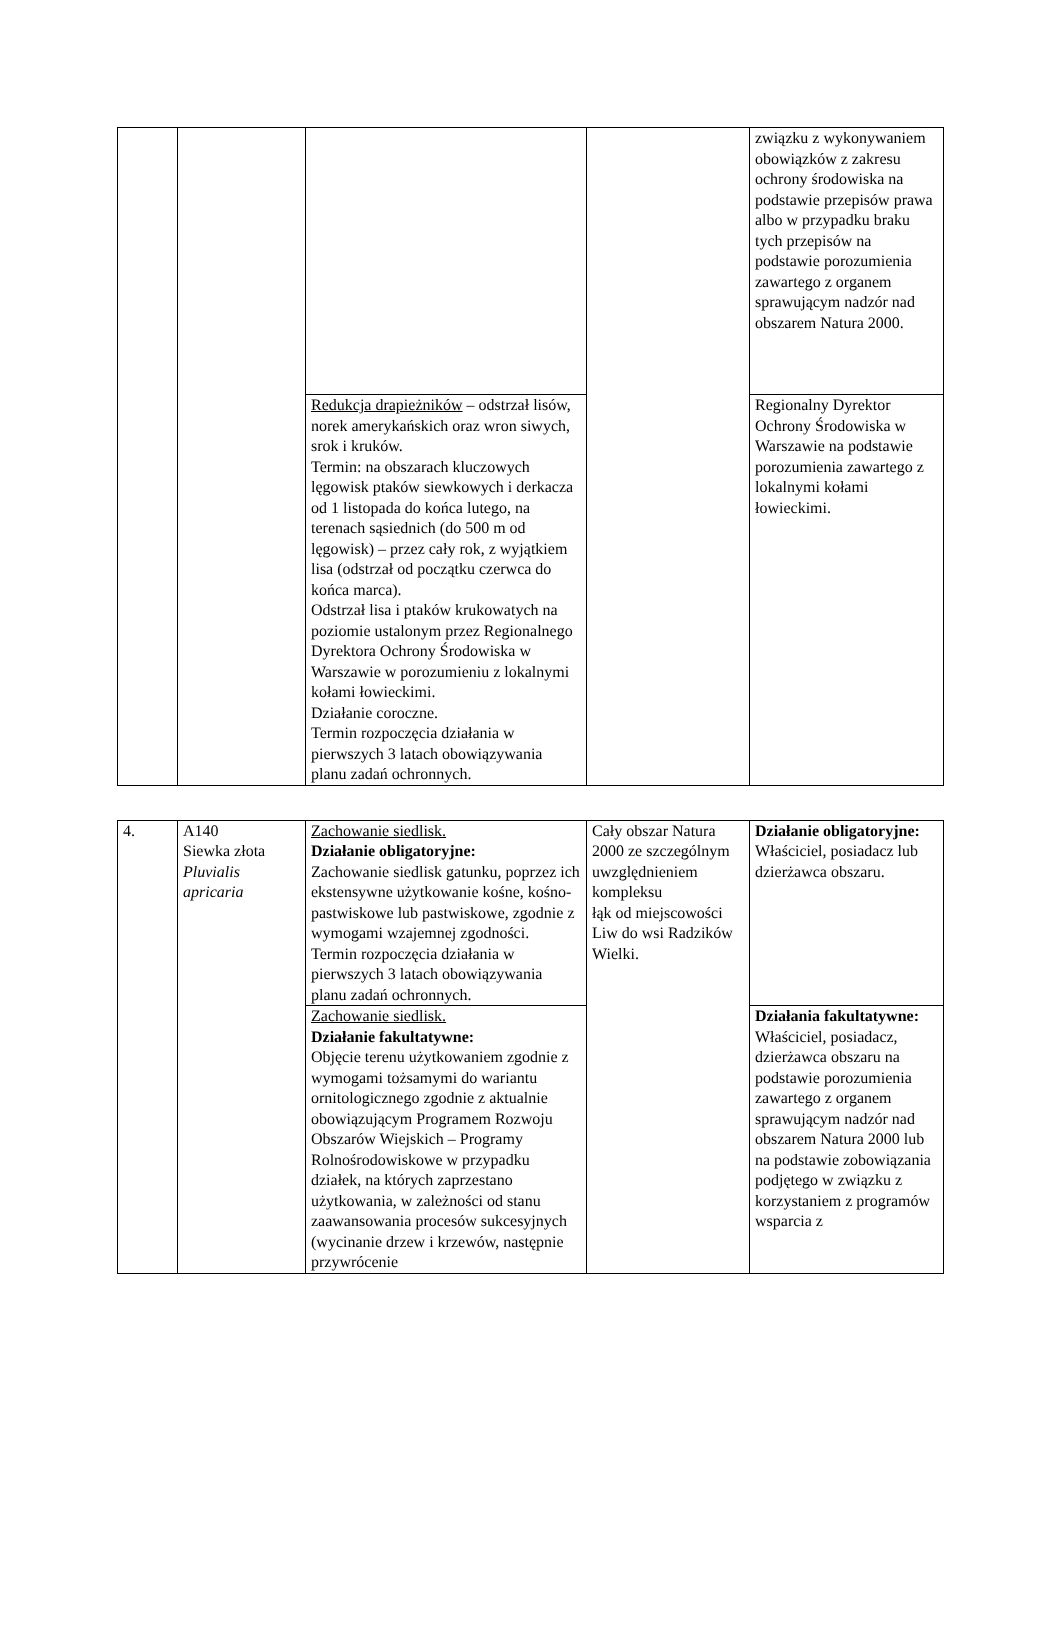| | | | | związku z wykonywaniem obowiązków z zakresu ochrony środowiska na podstawie przepisów prawa albo w przypadku braku tych przepisów na podstawie porozumienia zawartego z organem sprawującym nadzór nad obszarem Natura 2000. |
| | | Redukcja drapieżników – odstrzał lisów, norek amerykańskich oraz wron siwych, srok i kruków. Termin: na obszarach kluczowych lęgowisk ptaków siewkowych i derkacza od 1 listopada do końca lutego, na terenach sąsiednich (do 500 m od lęgowisk) – przez cały rok, z wyjątkiem lisa (odstrzał od początku czerwca do końca marca). Odstrzał lisa i ptaków krukowatych na poziomie ustalonym przez Regionalnego Dyrektora Ochrony Środowiska w Warszawie w porozumieniu z lokalnymi kołami łowieckimi. Działanie coroczne. Termin rozpoczęcia działania w pierwszych 3 latach obowiązywania planu zadań ochronnych. | | Regionalny Dyrektor Ochrony Środowiska w Warszawie na podstawie porozumienia zawartego z lokalnymi kołami łowieckimi. |
| 4. | A140 Siewka złota Pluvialis apricaria | Zachowanie siedlisk. Działanie obligatoryjne: Zachowanie siedlisk gatunku, poprzez ich ekstensywne użytkowanie kośne, kośno-pastwiskowe lub pastwiskowe, zgodnie z wymogami wzajemnej zgodności. Termin rozpoczęcia działania w pierwszych 3 latach obowiązywania planu zadań ochronnych. | Cały obszar Natura 2000 ze szczególnym uwzględnieniem kompleksu łąk od miejscowości Liw do wsi Radzików Wielki. | Działanie obligatoryjne: Właściciel, posiadacz lub dzierżawca obszaru. |
| | | Zachowanie siedlisk. Działanie fakultatywne: Objęcie terenu użytkowaniem zgodnie z wymogami tożsamymi do wariantu ornitologicznego zgodnie z aktualnie obowiązującym Programem Rozwoju Obszarów Wiejskich – Programy Rolnośrodowiskowe w przypadku działek, na których zaprzestano użytkowania, w zależności od stanu zaawansowania procesów sukcesyjnych (wycinanie drzew i krzewów, następnie przywrócenie | | Działania fakultatywne: Właściciel, posiadacz, dzierżawca obszaru na podstawie porozumienia zawartego z organem sprawującym nadzór nad obszarem Natura 2000 lub na podstawie zobowiązania podjętego w związku z korzystaniem z programów wsparcia z |